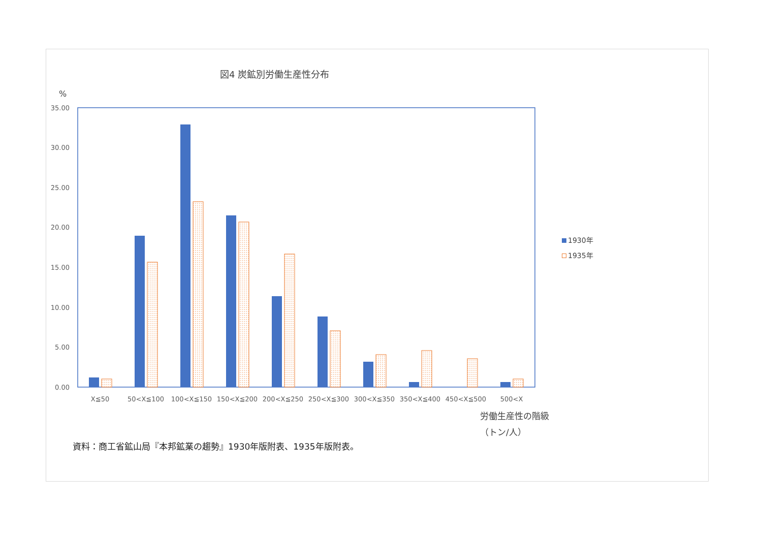図4 炭鉱別労働生産性分布
%
35.00
30.00
25.00
20.00
15.00
10.00
5.00
0.00
X≦50
50<X≦100
100<X≦150
150<X≦200
200<X≦250
250<X≦300
300<X≦350
350<X≦400
450<X≦500
500<X
1930年
1935年
労働生産性の階級
（トン/人）
資料：商工省鉱山局『本邦鉱業の趨勢』1930年版附表、1935年版附表。